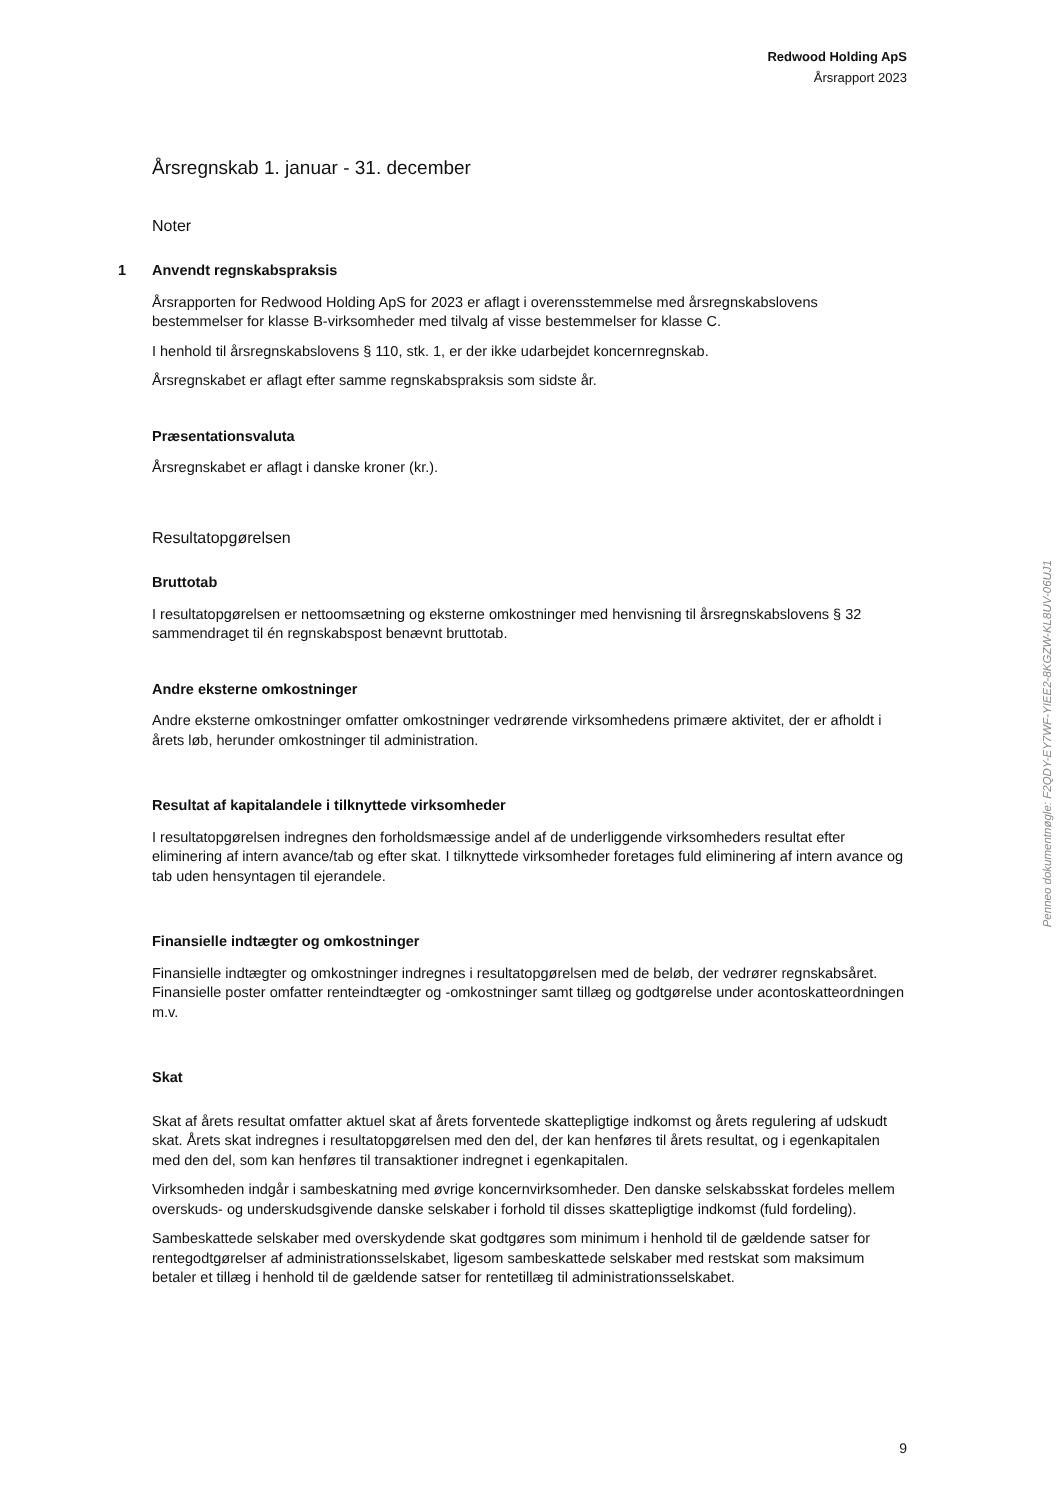Redwood Holding ApS
Årsrapport 2023
Årsregnskab 1. januar - 31. december
Noter
1 Anvendt regnskabspraksis
Årsrapporten for Redwood Holding ApS for 2023 er aflagt i overensstemmelse med årsregnskabslovens bestemmelser for klasse B-virksomheder med tilvalg af visse bestemmelser for klasse C.
I henhold til årsregnskabslovens § 110, stk. 1, er der ikke udarbejdet koncernregnskab.
Årsregnskabet er aflagt efter samme regnskabspraksis som sidste år.
Præsentationsvaluta
Årsregnskabet er aflagt i danske kroner (kr.).
Resultatopgørelsen
Bruttotab
I resultatopgørelsen er nettoomsætning og eksterne omkostninger med henvisning til årsregnskabslovens § 32 sammendraget til én regnskabspost benævnt bruttotab.
Andre eksterne omkostninger
Andre eksterne omkostninger omfatter omkostninger vedrørende virksomhedens primære aktivitet, der er afholdt i årets løb, herunder omkostninger til administration.
Resultat af kapitalandele i tilknyttede virksomheder
I resultatopgørelsen indregnes den forholdsmæssige andel af de underliggende virksomheders resultat efter eliminering af intern avance/tab og efter skat. I tilknyttede virksomheder foretages fuld eliminering af intern avance og tab uden hensyntagen til ejerandele.
Finansielle indtægter og omkostninger
Finansielle indtægter og omkostninger indregnes i resultatopgørelsen med de beløb, der vedrører regnskabsåret. Finansielle poster omfatter renteindtægter og -omkostninger samt tillæg og godtgørelse under acontoskatteordningen m.v.
Skat
Skat af årets resultat omfatter aktuel skat af årets forventede skattepligtige indkomst og årets regulering af udskudt skat. Årets skat indregnes i resultatopgørelsen med den del, der kan henføres til årets resultat, og i egenkapitalen med den del, som kan henføres til transaktioner indregnet i egenkapitalen.
Virksomheden indgår i sambeskatning med øvrige koncernvirksomheder. Den danske selskabsskat fordeles mellem overskuds- og underskudsgivende danske selskaber i forhold til disses skattepligtige indkomst (fuld fordeling).
Sambeskattede selskaber med overskydende skat godtgøres som minimum i henhold til de gældende satser for rentegodtgørelser af administrationsselskabet, ligesom sambeskattede selskaber med restskat som maksimum betaler et tillæg i henhold til de gældende satser for rentetillæg til administrationsselskabet.
Penneo dokumentnøgle: F2QDY-EY7WF-YIEE2-8KGZW-KL8UV-06UJ1
9